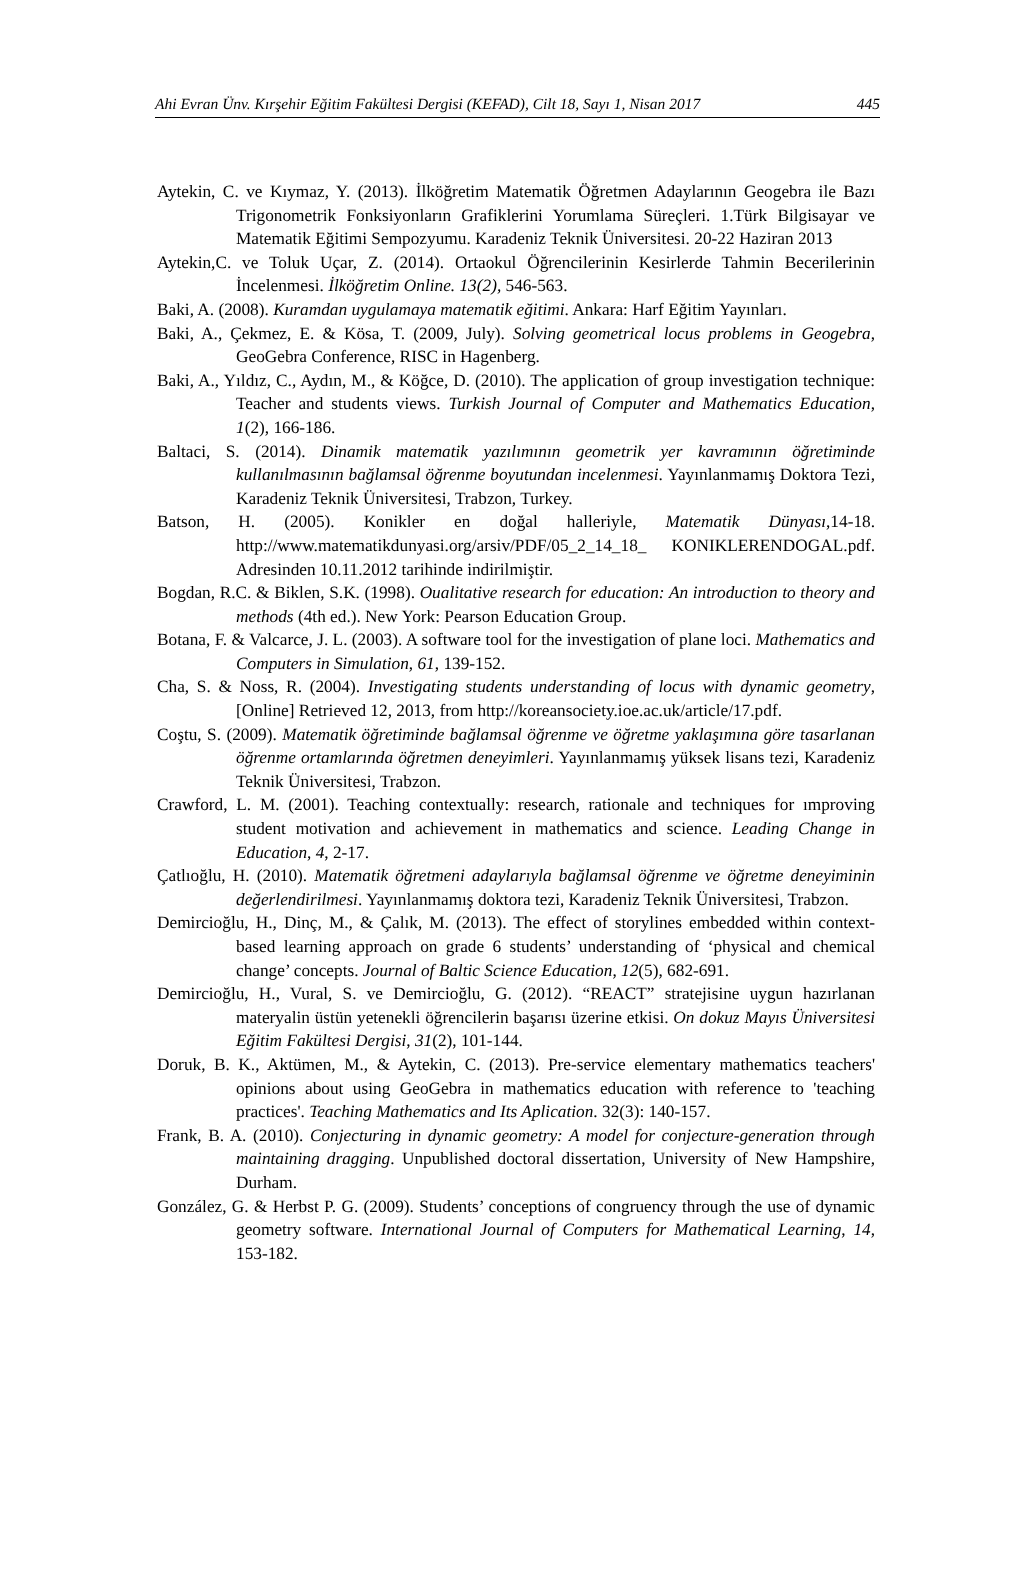Ahi Evran Ünv. Kırşehir Eğitim Fakültesi Dergisi (KEFAD), Cilt 18, Sayı 1, Nisan 2017 445
Aytekin, C. ve Kıymaz, Y. (2013). İlköğretim Matematik Öğretmen Adaylarının Geogebra ile Bazı Trigonometrik Fonksiyonların Grafiklerini Yorumlama Süreçleri. 1.Türk Bilgisayar ve Matematik Eğitimi Sempozyumu. Karadeniz Teknik Üniversitesi. 20-22 Haziran 2013
Aytekin,C. ve Toluk Uçar, Z. (2014). Ortaokul Öğrencilerinin Kesirlerde Tahmin Becerilerinin İncelenmesi. İlköğretim Online. 13(2), 546-563.
Baki, A. (2008). Kuramdan uygulamaya matematik eğitimi. Ankara: Harf Eğitim Yayınları.
Baki, A., Çekmez, E. & Kösa, T. (2009, July). Solving geometrical locus problems in Geogebra, GeoGebra Conference, RISC in Hagenberg.
Baki, A., Yıldız, C., Aydın, M., & Köğce, D. (2010). The application of group investigation technique: Teacher and students views. Turkish Journal of Computer and Mathematics Education, 1(2), 166-186.
Baltaci, S. (2014). Dinamik matematik yazılımının geometrik yer kavramının öğretiminde kullanılmasının bağlamsal öğrenme boyutundan incelenmesi. Yayınlanmamış Doktora Tezi, Karadeniz Teknik Üniversitesi, Trabzon, Turkey.
Batson, H. (2005). Konikler en doğal halleriyle, Matematik Dünyası,14-18. http://www.matematikdunyasi.org/arsiv/PDF/05_2_14_18_ KONIKLERENDOGAL.pdf. Adresinden 10.11.2012 tarihinde indirilmiştir.
Bogdan, R.C. & Biklen, S.K. (1998). Oualitative research for education: An introduction to theory and methods (4th ed.). New York: Pearson Education Group.
Botana, F. & Valcarce, J. L. (2003). A software tool for the investigation of plane loci. Mathematics and Computers in Simulation, 61, 139-152.
Cha, S. & Noss, R. (2004). Investigating students understanding of locus with dynamic geometry, [Online] Retrieved 12, 2013, from http://koreansociety.ioe.ac.uk/article/17.pdf.
Coştu, S. (2009). Matematik öğretiminde bağlamsal öğrenme ve öğretme yaklaşımına göre tasarlanan öğrenme ortamlarında öğretmen deneyimleri. Yayınlanmamış yüksek lisans tezi, Karadeniz Teknik Üniversitesi, Trabzon.
Crawford, L. M. (2001). Teaching contextually: research, rationale and techniques for ımproving student motivation and achievement in mathematics and science. Leading Change in Education, 4, 2-17.
Çatlıoğlu, H. (2010). Matematik öğretmeni adaylarıyla bağlamsal öğrenme ve öğretme deneyiminin değerlendirilmesi. Yayınlanmamış doktora tezi, Karadeniz Teknik Üniversitesi, Trabzon.
Demircioğlu, H., Dinç, M., & Çalık, M. (2013). The effect of storylines embedded within context-based learning approach on grade 6 students’ understanding of ‘physical and chemical change’ concepts. Journal of Baltic Science Education, 12(5), 682-691.
Demircioğlu, H., Vural, S. ve Demircioğlu, G. (2012). “REACT” stratejisine uygun hazırlanan materyalin üstün yetenekli öğrencilerin başarısı üzerine etkisi. On dokuz Mayıs Üniversitesi Eğitim Fakültesi Dergisi, 31(2), 101-144.
Doruk, B. K., Aktümen, M., & Aytekin, C. (2013). Pre-service elementary mathematics teachers' opinions about using GeoGebra in mathematics education with reference to 'teaching practices'. Teaching Mathematics and Its Aplication. 32(3): 140-157.
Frank, B. A. (2010). Conjecturing in dynamic geometry: A model for conjecture-generation through maintaining dragging. Unpublished doctoral dissertation, University of New Hampshire, Durham.
González, G. & Herbst P. G. (2009). Students’ conceptions of congruency through the use of dynamic geometry software. International Journal of Computers for Mathematical Learning, 14, 153-182.